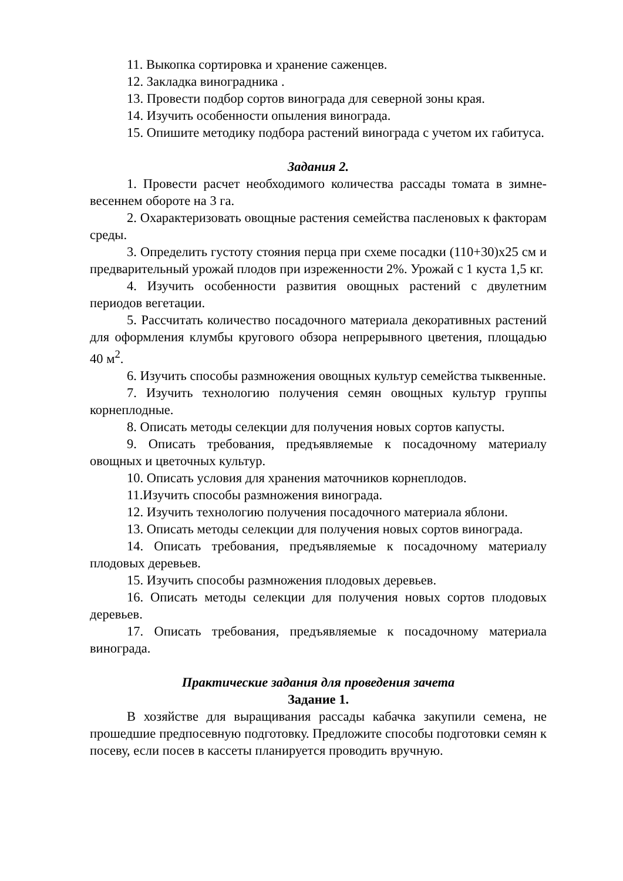11. Выкопка сортировка и хранение саженцев.
12. Закладка виноградника .
13. Провести подбор сортов винограда для северной зоны края.
14. Изучить особенности опыления винограда.
15. Опишите методику подбора растений винограда с учетом их габитуса.
Задания 2.
1. Провести расчет необходимого количества рассады томата в зимне-весеннем обороте на 3 га.
2. Охарактеризовать овощные растения семейства пасленовых к факторам среды.
3. Определить густоту стояния перца при схеме посадки (110+30)х25 см и предварительный урожай плодов при изреженности 2%. Урожай с 1 куста 1,5 кг.
4. Изучить особенности развития овощных растений с двулетним периодов вегетации.
5. Рассчитать количество посадочного материала декоративных растений для оформления клумбы кругового обзора непрерывного цветения, площадью 40 м<sup>2</sup>.
6. Изучить способы размножения овощных культур семейства тыквенные.
7. Изучить технологию получения семян овощных культур группы корнеплодные.
8. Описать методы селекции для получения новых сортов капусты.
9. Описать требования, предъявляемые к посадочному материалу овощных и цветочных культур.
10. Описать условия для хранения маточников корнеплодов.
11.Изучить способы размножения винограда.
12. Изучить технологию получения посадочного материала яблони.
13. Описать методы селекции для получения новых сортов винограда.
14. Описать требования, предъявляемые к посадочному материалу плодовых деревьев.
15. Изучить способы размножения плодовых деревьев.
16. Описать методы селекции для получения новых сортов плодовых деревьев.
17. Описать требования, предъявляемые к посадочному материала винограда.
Практические задания для проведения зачета
Задание 1.
В хозяйстве для выращивания рассады кабачка закупили семена, не прошедшие предпосевную подготовку. Предложите способы подготовки семян к посеву, если посев в кассеты планируется проводить вручную.